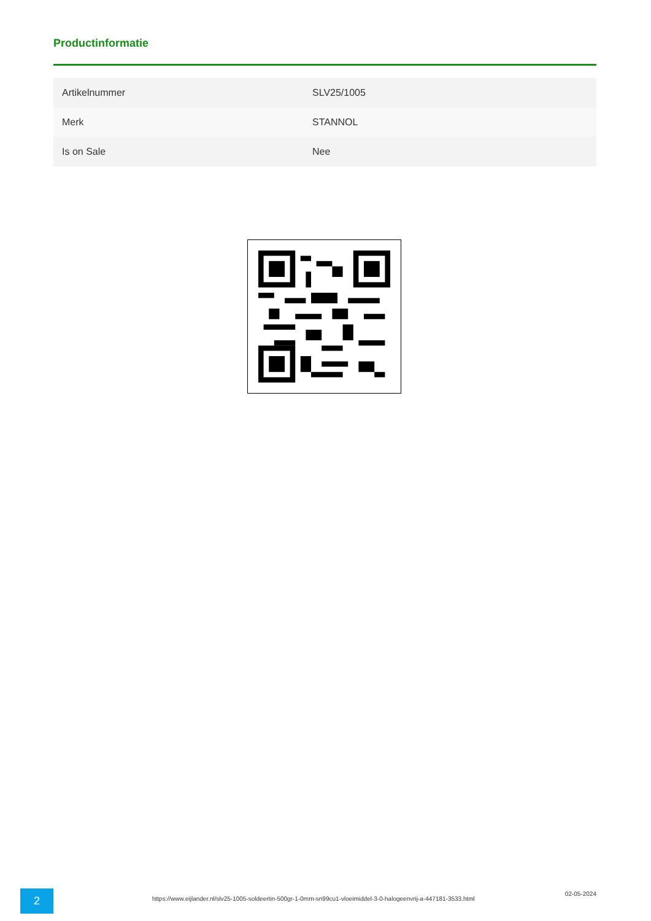Productinformatie
| Artikelnummer | SLV25/1005 |
| Merk | STANNOL |
| Is on Sale | Nee |
2
https://www.eijlander.nl/slv25-1005-soldeertin-500gr-1-0mm-sn99cu1-vloeimiddel-3-0-halogeenvrij-a-447181-3533.html
02-05-2024